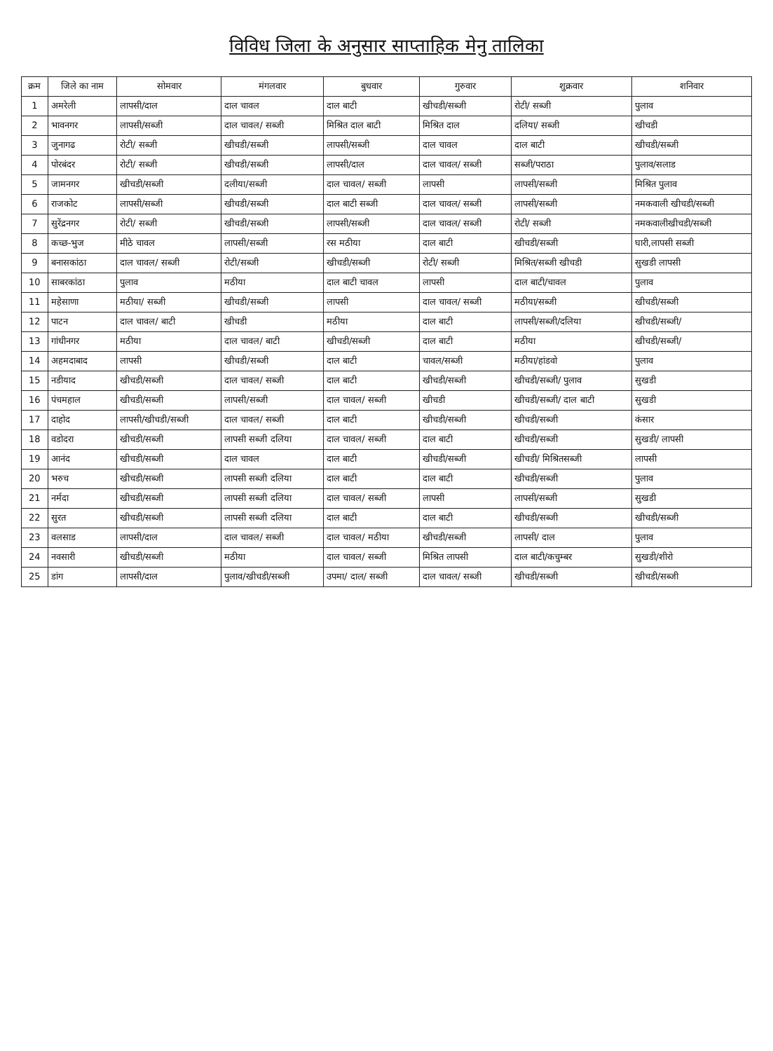विविध जिला के अनुसार साप्ताहिक मेनु तालिका
| क्रम | जिले का नाम | सोमवार | मंगलवार | बुधवार | गुरुवार | शुक्रवार | शनिवार |
| --- | --- | --- | --- | --- | --- | --- | --- |
| 1 | अमरेली | लापसी/दाल | दाल चावल | दाल बाटी | खीचडी/सब्जी | रोटी/ सब्जी | पुलाव |
| 2 | भावनगर | लापसी/सब्जी | दाल चावल/ सब्जी | मिश्रित दाल बाटी | मिश्रित दाल | दलिया/ सब्जी | खीचडी |
| 3 | जुनागढ | रोटी/ सब्जी | खीचडी/सब्जी | लापसी/सब्जी | दाल चावल | दाल बाटी | खीचडी/सब्जी |
| 4 | पोरबंदर | रोटी/ सब्जी | खीचडी/सब्जी | लापसी/दाल | दाल चावल/ सब्जी | सब्जी/पराठा | पुलाव/सलाड |
| 5 | जामनगर | खीचडी/सब्जी | दलीया/सब्जी | दाल चावल/ सब्जी | लापसी | लापसी/सब्जी | मिश्रित पुलाव |
| 6 | राजकोट | लापसी/सब्जी | खीचडी/सब्जी | दाल बाटी सब्जी | दाल चावल/ सब्जी | लापसी/सब्जी | नमकवाली खीचडी/सब्जी |
| 7 | सुरेंद्रनगर | रोटी/ सब्जी | खीचडी/सब्जी | लापसी/सब्जी | दाल चावल/ सब्जी | रोटी/ सब्जी | नमकवालीखीचडी/सब्जी |
| 8 | कच्छ-भुज | मीठे चावल | लापसी/सब्जी | रस मठीया | दाल बाटी | खीचडी/सब्जी | घारी,लापसी सब्जी |
| 9 | बनासकांठा | दाल चावल/ सब्जी | रोटी/सब्जी | खीचडी/सब्जी | रोटी/ सब्जी | मिश्रित/सब्जी खीचडी | सुखडी लापसी |
| 10 | साबरकांठा | पुलाव | मठीया | दाल बाटी चावल | लापसी | दाल बाटी/चावल | पुलाव |
| 11 | महेसाणा | मठीया/ सब्जी | खीचडी/सब्जी | लापसी | दाल चावल/ सब्जी | मठीया/सब्जी | खीचडी/सब्जी |
| 12 | पाटन | दाल चावल/ बाटी | खीचडी | मठीया | दाल बाटी | लापसी/सब्जी/दलिया | खीचडी/सब्जी/ |
| 13 | गांधीनगर | मठीया | दाल चावल/ बाटी | खीचडी/सब्जी | दाल बाटी | मठीया | खीचडी/सब्जी/ |
| 14 | अहमदाबाद | लापसी | खीचडी/सब्जी | दाल बाटी | चावल/सब्जी | मठीया/हांडवो | पुलाव |
| 15 | नडीयाद | खीचडी/सब्जी | दाल चावल/ सब्जी | दाल बाटी | खीचडी/सब्जी | खीचडी/सब्जी/ पुलाव | सुखडी |
| 16 | पंचमहाल | खीचडी/सब्जी | लापसी/सब्जी | दाल चावल/ सब्जी | खीचडी | खीचडी/सब्जी/ दाल बाटी | सुखडी |
| 17 | दाहोद | लापसी/खीचडी/सब्जी | दाल चावल/ सब्जी | दाल बाटी | खीचडी/सब्जी | खीचडी/सब्जी | कंसार |
| 18 | वडोदरा | खीचडी/सब्जी | लापसी सब्जी दलिया | दाल चावल/ सब्जी | दाल बाटी | खीचडी/सब्जी | सुखडी/ लापसी |
| 19 | आनंद | खीचडी/सब्जी | दाल चावल | दाल बाटी | खीचडी/सब्जी | खीचडी/ मिश्रितसब्जी | लापसी |
| 20 | भरुच | खीचडी/सब्जी | लापसी सब्जी दलिया | दाल बाटी | दाल बाटी | खीचडी/सब्जी | पुलाव |
| 21 | नर्मदा | खीचडी/सब्जी | लापसी सब्जी दलिया | दाल चावल/ सब्जी | लापसी | लापसी/सब्जी | सुखडी |
| 22 | सुरत | खीचडी/सब्जी | लापसी सब्जी दलिया | दाल बाटी | दाल बाटी | खीचडी/सब्जी | खीचडी/सब्जी |
| 23 | वलसाड | लापसी/दाल | दाल चावल/ सब्जी | दाल चावल/ मठीया | खीचडी/सब्जी | लापसी/ दाल | पुलाव |
| 24 | नवसारी | खीचडी/सब्जी | मठीया | दाल चावल/ सब्जी | मिश्रित लापसी | दाल बाटी/कचुम्बर | सुखडी/शीरो |
| 25 | डांग | लापसी/दाल | पुलाव/खीचडी/सब्जी | उपमा/ दाल/ सब्जी | दाल चावल/ सब्जी | खीचडी/सब्जी | खीचडी/सब्जी |